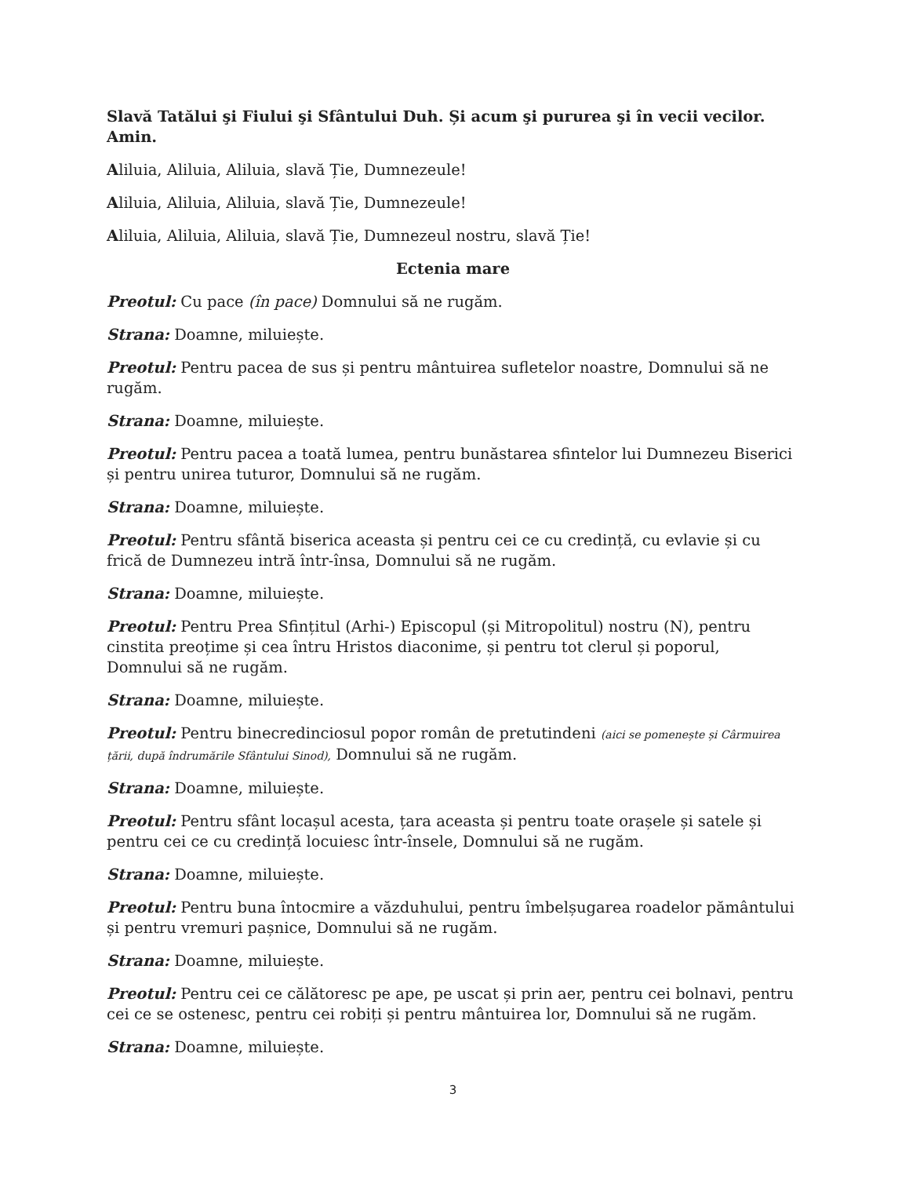Slavă Tatălui şi Fiului şi Sfântului Duh. Și acum şi pururea şi în vecii vecilor. Amin.
Aliluia, Aliluia, Aliluia, slavă Ție, Dumnezeule!
Aliluia, Aliluia, Aliluia, slavă Ție, Dumnezeule!
Aliluia, Aliluia, Aliluia, slavă Ție, Dumnezeul nostru, slavă Ție!
Ectenia mare
Preotul: Cu pace (în pace) Domnului să ne rugăm.
Strana: Doamne, miluiește.
Preotul: Pentru pacea de sus și pentru mântuirea sufletelor noastre, Domnului să ne rugăm.
Strana: Doamne, miluiește.
Preotul: Pentru pacea a toată lumea, pentru bunăstarea sfintelor lui Dumnezeu Biserici și pentru unirea tuturor, Domnului să ne rugăm.
Strana: Doamne, miluiește.
Preotul: Pentru sfântă biserica aceasta și pentru cei ce cu credință, cu evlavie și cu frică de Dumnezeu intră într-însa, Domnului să ne rugăm.
Strana: Doamne, miluiește.
Preotul: Pentru Prea Sfințitul (Arhi-) Episcopul (și Mitropolitul) nostru (N), pentru cinstita preoțime și cea întru Hristos diaconime, și pentru tot clerul și poporul, Domnului să ne rugăm.
Strana: Doamne, miluiește.
Preotul: Pentru binecredinciosul popor român de pretutindeni (aici se pomenește și Cârmuirea țării, după îndrumările Sfântului Sinod), Domnului să ne rugăm.
Strana: Doamne, miluiește.
Preotul: Pentru sfânt locașul acesta, țara aceasta și pentru toate orașele și satele și pentru cei ce cu credință locuiesc într-însele, Domnului să ne rugăm.
Strana: Doamne, miluiește.
Preotul: Pentru buna întocmire a văzduhului, pentru îmbelșugarea roadelor pământului și pentru vremuri pașnice, Domnului să ne rugăm.
Strana: Doamne, miluiește.
Preotul: Pentru cei ce călătoresc pe ape, pe uscat și prin aer, pentru cei bolnavi, pentru cei ce se ostenesc, pentru cei robiți și pentru mântuirea lor, Domnului să ne rugăm.
Strana: Doamne, miluiește.
3